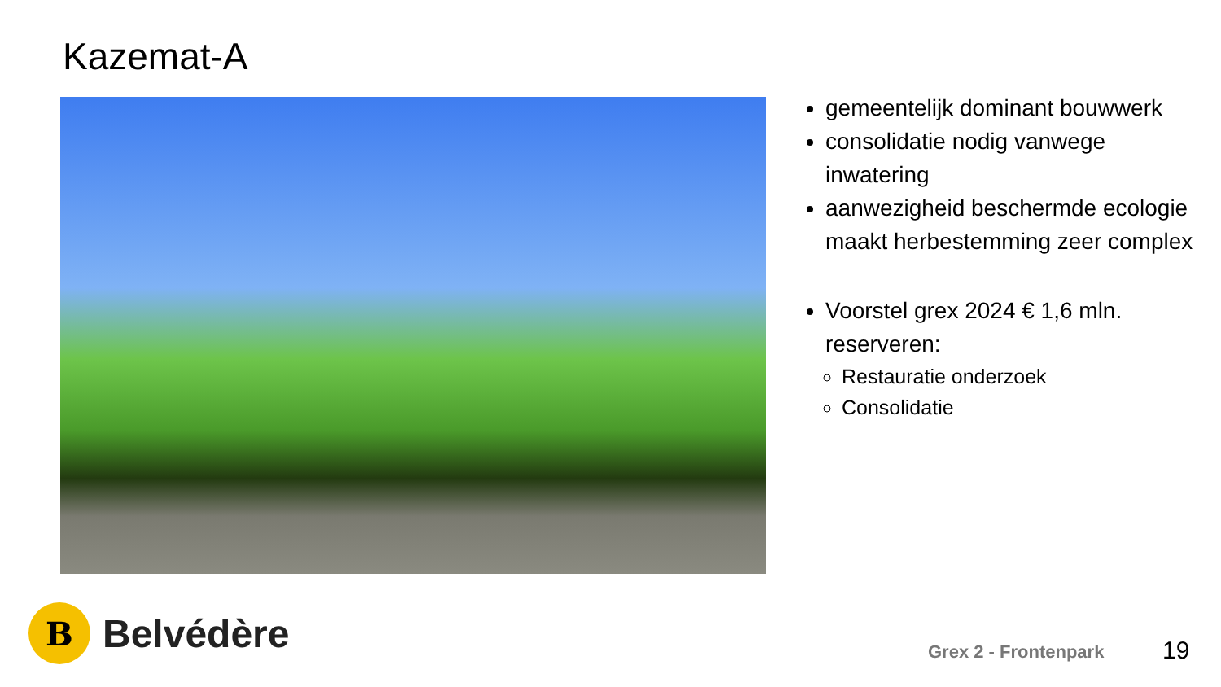Kazemat-A
gemeentelijk dominant bouwwerk
consolidatie nodig vanwege inwatering
aanwezigheid beschermde ecologie maakt herbestemming zeer complex
Voorstel grex 2024 € 1,6 mln. reserveren:
Restauratie onderzoek
Consolidatie
B
Belvédère
Grex 2 - Frontenpark 19